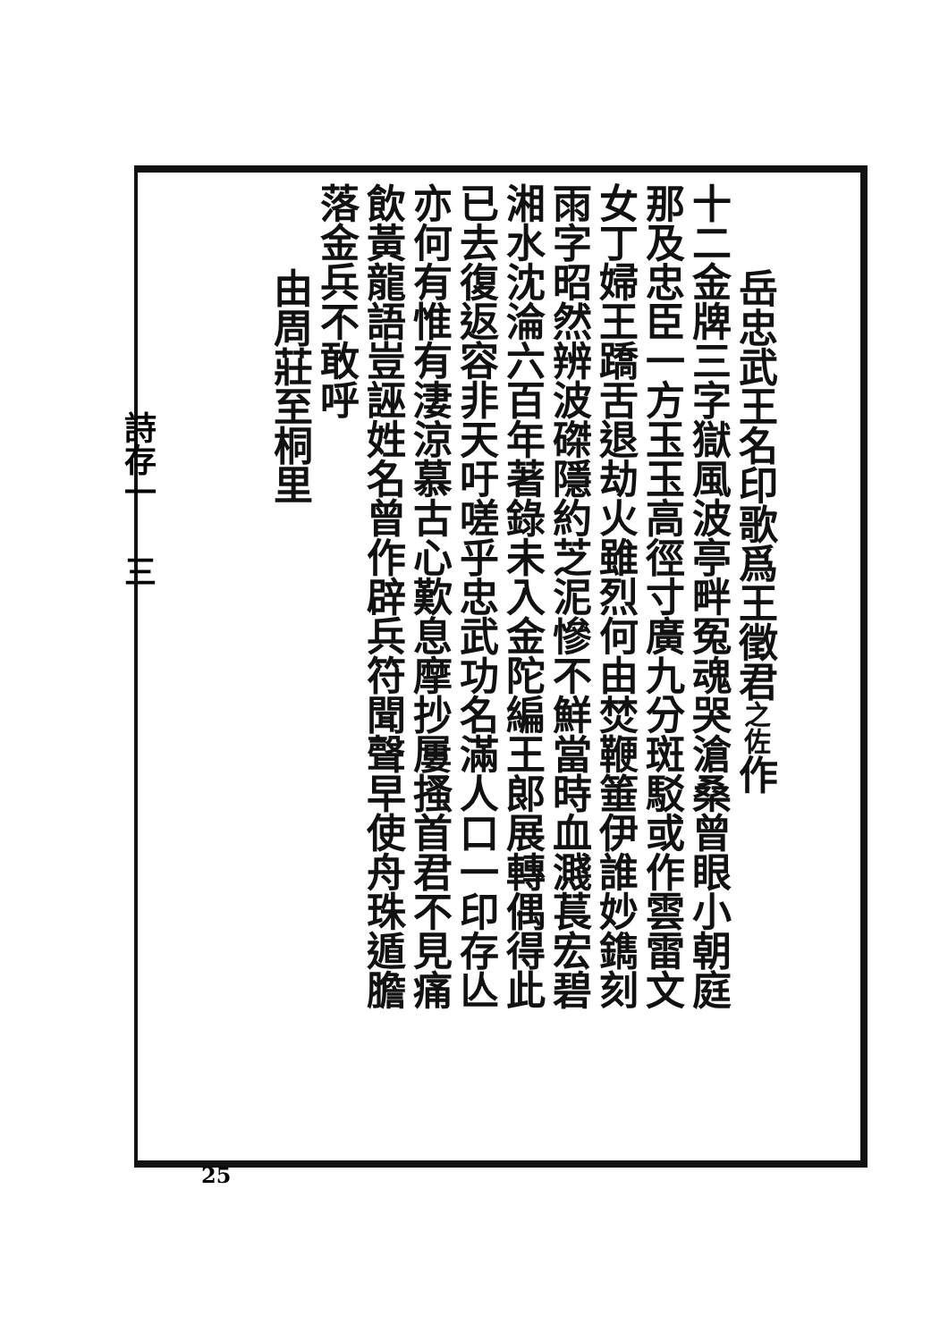岳忠武王名印歌爲王徵君之佐作
十二金牌三字獄風波亭畔冤魂哭滄桑曾眼小朝庭
那及忠臣一方玉玉高徑寸廣九分斑駁或作雲雷文
女丁婦王蹻舌退劫火雖烈何由焚鞭箠伊誰妙鐫刻
雨字昭然辨波磔隱約芝泥慘不鮮當時血濺萇宏碧
湘水沈淪六百年著錄未入金陀編王郎展轉偶得此
已去復返容非天吁嗟乎忠武功名滿人口一印存亾
亦何有惟有淒涼慕古心歎息摩抄屢搔首君不見痛
飲黃龍語豈誣姓名曾作辟兵符聞聲早使舟珠遁膽
落金兵不敢呼
由周莊至桐里
詩存一 三
25